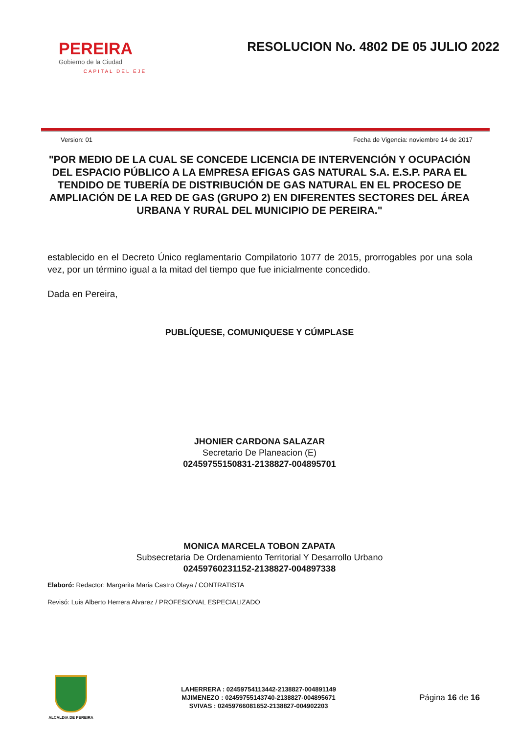PEREIRA
Gobierno de la Ciudad
CAPITAL DEL EJE
RESOLUCION No. 4802 DE 05 JULIO 2022
Version: 01 Fecha de Vigencia: noviembre 14 de 2017
"POR MEDIO DE LA CUAL SE CONCEDE LICENCIA DE INTERVENCIÓN Y OCUPACIÓN DEL ESPACIO PÚBLICO A LA EMPRESA EFIGAS GAS NATURAL S.A. E.S.P. PARA EL TENDIDO DE TUBERÍA DE DISTRIBUCIÓN DE GAS NATURAL EN EL PROCESO DE AMPLIACIÓN DE LA RED DE GAS (GRUPO 2) EN DIFERENTES SECTORES DEL ÁREA URBANA Y RURAL DEL MUNICIPIO DE PEREIRA."
establecido en el Decreto Único reglamentario Compilatorio 1077 de 2015, prorrogables por una sola vez, por un término igual a la mitad del tiempo que fue inicialmente concedido.
Dada en Pereira,
PUBLÍQUESE, COMUNIQUESE Y CÚMPLASE
JHONIER CARDONA SALAZAR
Secretario De Planeacion (E)
02459755150831-2138827-004895701
MONICA MARCELA TOBON ZAPATA
Subsecretaria De Ordenamiento Territorial Y Desarrollo Urbano
02459760231152-2138827-004897338
Elaboró: Redactor: Margarita Maria Castro Olaya / CONTRATISTA
Revisó: Luis Alberto Herrera Alvarez / PROFESIONAL ESPECIALIZADO
ALCALDIA DE PEREIRA
LAHERRERA : 02459754113442-2138827-004891149
MJIMENEZO : 02459755143740-2138827-004895671
SVIVAS : 02459766081652-2138827-004902203
Página 16 de 16